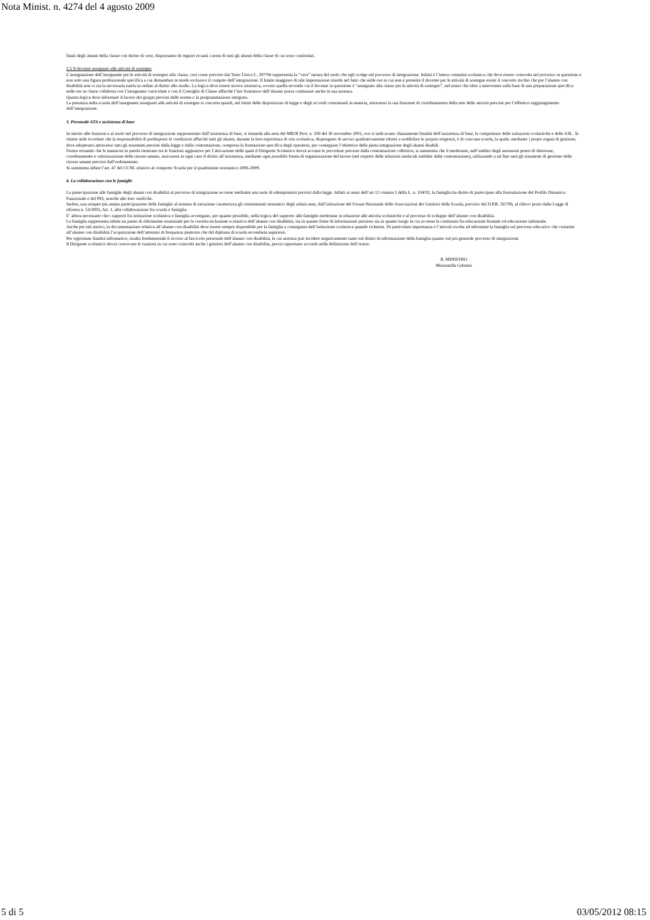Nota Minist. n. 4274 del 4 agosto 2009
finali degli alunni della classe con diritto di voto, disporranno di registri recanti i nomi di tutti gli alunni della classe di cui sono contitolari.
2.5 Il docente assegnato alle attività di sostegno
L’assegnazione dell’insegnante per le attività di sostegno alla classe, così come previsto dal Testo Unico L. 297/94 rappresenta la “vera” natura del ruolo che egli svolge nel processo di integrazione. Infatti è l’intera comunità scolastica che deve essere coinvolta nel processo in questione e non solo una figura professionale specifica a cui demandare in modo esclusivo il compito dell’integrazione. Il limite maggiore di tale impostazione risiede nel fatto che nelle ore in cui non è presente il docente per le attività di sostegno esiste il concreto rischio che per l’alunno con disabilità non vi sia la necessaria tutela in ordine al diritto allo studio. La logica deve essere invece sistemica, ovvero quella secondo cui il docente in questione è “assegnato alla classe per le attività di sostegno”, nel senso che oltre a intervenire sulla base di una preparazione specifica nelle ore in classe collabora con l’insegnante curricolare e con il Consiglio di Classe affinché l’iter formativo dell’alunno possa continuare anche in sua assenza.
Questa logica deve informare il lavoro dei gruppi previsti dalle norme e la programmazione integrata.
La presenza nella scuola dell’insegnante assegnato alle attività di sostegno si concreta quindi, nei limiti delle disposizioni di legge e degli accordi contrattuali in materia, attraverso la sua funzione di coordinamento della rete delle attività previste per l’effettivo raggiungimento dell’integrazione.
3. Personale ATA e assistenza di base
In merito alle funzioni e al ruolo nel processo di integrazione rappresentato dall’assistenza di base, si rimanda alla nota del MIUR Prot. n. 339 del 30 novembre 2001, ove si indicavano chiaramente finalità dell’assistenza di base, le competenze delle istituzioni scolastiche e delle ASL. Si ritiene utile ricordare che la responsabilità di predisporre le condizioni affinché tutti gli alunni, durante la loro esperienza di vita scolastica, dispongano di servizi qualitativamente idonei a soddisfare le proprie esigenze, è di ciascuna scuola, la quale, mediante i propri organi di gestione, deve adoperarsi attraverso tutti gli strumenti previsti dalla legge e dalla contrattazione, compresa la formazione specifica degli operatori, per conseguire l’obiettivo della piena integrazione degli alunni disabili.
Fermo restando che le mansioni in parola rientrano tra le funzioni aggiuntive per l’attivazione delle quali il Dirigente Scolastico dovrà avviare le procedure previste dalla contrattazione collettiva, si rammenta che il medesimo, nell’ambito degli autonomi poteri di direzione, coordinamento e valorizzazione delle risorse umane, assicurerà in ogni caso il diritto all’assistenza, mediante ogni possibile forma di organizzazione del lavoro (nel rispetto delle relazioni sindacali stabilite dalla contrattazione), utilizzando a tal fine tutti gli strumenti di gestione delle risorse umane previsti dall’ordinamento.
Si rammenta infine l’art. 47 del CCNL relativo al comporto Scuola per il quadriennio normativo 2006-2009.
4. La collaborazione con le famiglie
La partecipazione alle famiglie degli alunni con disabilità al processo di integrazione avviene mediante una serie di adempimenti previsti dalla legge. Infatti ai sensi dell’art 12 comma 5 della L. n. 104/92, la famiglia ha diritto di partecipare alla formulazione del Profilo Dinamico Funzionale e del PEI, nonché alle loro verifiche.
Inoltre, una sempre più ampia partecipazione delle famiglie al sistema di istruzione caratterizza gli orientamenti normativi degli ultimi anni, dall’istituzione del Forum Nazionale delle Associazioni dei Genitori della Scuola, previsto dal D.P.R. 567/96, al rilievo posto dalla Legge di riforma n. 53/2003, Art. 1, alla collaborazione fra scuola e famiglia.
E’ allora necessario che i rapporti fra istituzione scolastica e famiglia avvengano, per quanto possibile, nella logica del supporto alle famiglie medesime in relazione alle attività scolastiche e al processo di sviluppo dell’alunno con disabilità.
La famiglia rappresenta infatti un punto di riferimento essenziale per la corretta inclusione scolastica dell’alunno con disabilità, sia in quanto fonte di informazioni preziose sia in quanto luogo in cui avviene la continuità fra educazione formale ed educazione informale.
Anche per tali motivi, la documentazione relativa all’alunno con disabilità deve essere sempre disponibile per la famiglia e consegnata dall’istituzione scolastica quando richiesta. Di particolare importanza è l’attività rivolta ad informare la famiglia sul percorso educativo che consente all’alunno con disabilità l’acquisizione dell’attestato di frequenza piuttosto che del diploma di scuola secondaria superiore.
Per opportune finalità informative, risulta fondamentale il ricorso al fascicolo personale dell’alunno con disabilità, la cui assenza può incidere negativamente tanto sul diritto di informazione della famiglia quanto sul più generale processo di integrazione.
Il Dirigente scolastico dovrà convocare le riunioni in cui sono coinvolti anche i genitori dell’alunno con disabilità, previo opportuno accordo nella definizione dell’orario.
IL MINISTRO
Mariastella Gelmini
5 di 5 03/05/2012 08:15